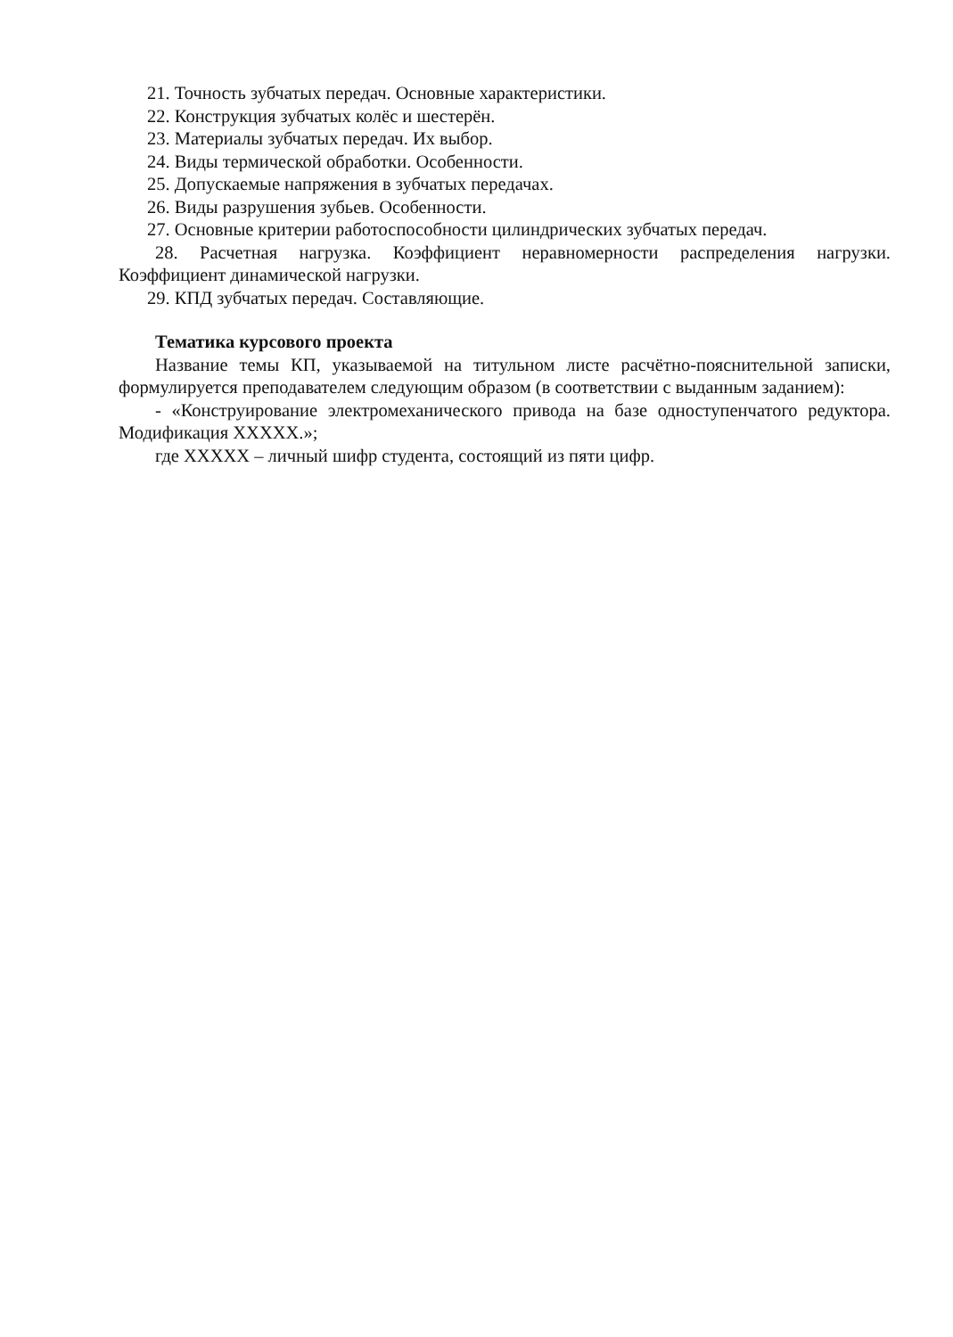21. Точность зубчатых передач. Основные характеристики.
22. Конструкция зубчатых колёс и шестерён.
23. Материалы зубчатых передач. Их выбор.
24. Виды термической обработки. Особенности.
25. Допускаемые напряжения в зубчатых передачах.
26. Виды разрушения зубьев. Особенности.
27. Основные критерии работоспособности цилиндрических зубчатых передач.
28. Расчетная нагрузка. Коэффициент неравномерности распределения нагрузки. Коэффициент динамической нагрузки.
29. КПД зубчатых передач. Составляющие.
Тематика курсового проекта
Название темы КП, указываемой на титульном листе расчётно-пояснительной записки, формулируется преподавателем следующим образом (в соответствии с выданным заданием):
- «Конструирование электромеханического привода на базе одноступенчатого редуктора. Модификация XXXXX.»;
где XXXXX – личный шифр студента, состоящий из пяти цифр.